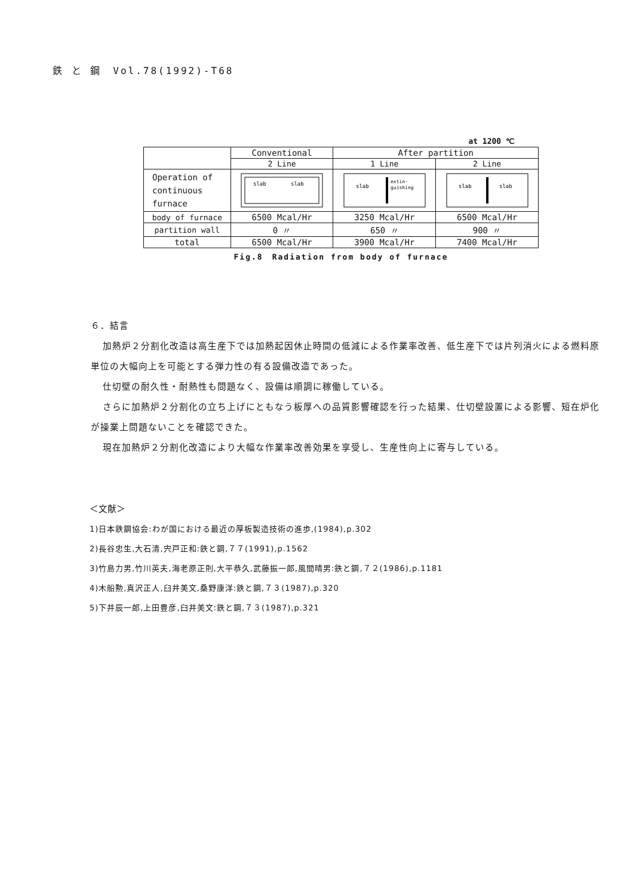鉄 と 鋼　Vol.78(1992)-T68
at 1200 ℃
| | Conventional | After partition | |
| | 2 Line | 1 Line | 2 Line |
| Operation of continuous furnace | slab slab | slab extin- guishing | slab slab |
| body of furnace | 6500 Mcal/Hr | 3250 Mcal/Hr | 6500 Mcal/Hr |
| partition wall | 0 〃 | 650 〃 | 900 〃 |
| total | 6500 Mcal/Hr | 3900 Mcal/Hr | 7400 Mcal/Hr |
Fig.8　Radiation from body of furnace
６．結言
加熱炉２分割化改造は高生産下では加熱起因休止時間の低減による作業率改善、低生産下では片列消火による燃料原単位の大幅向上を可能とする弾力性の有る設備改造であった。
仕切壁の耐久性・耐熱性も問題なく、設備は順調に稼働している。
さらに加熱炉２分割化の立ち上げにともなう板厚への品質影響確認を行った結果、仕切壁設置による影響、短在炉化が操業上問題ないことを確認できた。
現在加熱炉２分割化改造により大幅な作業率改善効果を享受し、生産性向上に寄与している。
＜文献＞
1)日本鉄鋼協会:わが国における最近の厚板製造技術の進歩,(1984),p.302
2)長谷忠生,大石清,宍戸正和:鉄と鋼,７７(1991),p.1562
3)竹島力男,竹川英夫,海老原正則,大平恭久,武藤振一郎,風間晴男:鉄と鋼,７２(1986),p.1181
4)木船勲,真沢正人,臼井美文,桑野康洋:鉄と鋼,７３(1987),p.320
5)下井辰一郎,上田豊彦,臼井美文:鉄と鋼,７３(1987),p.321